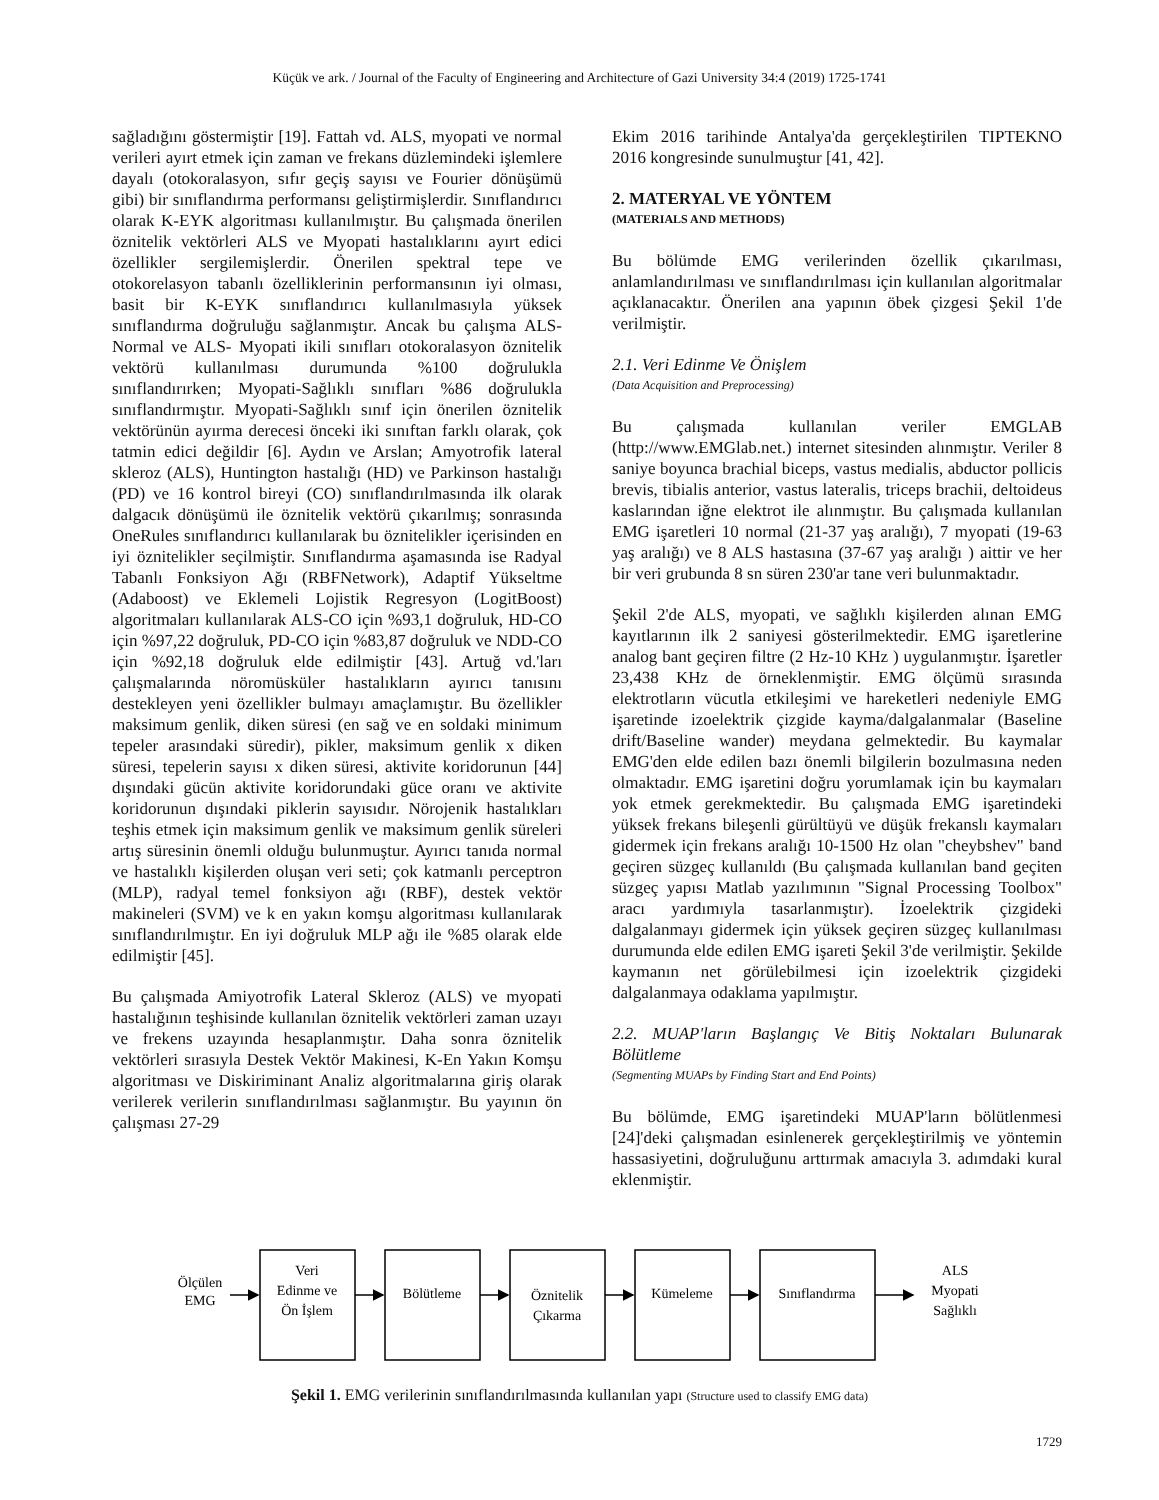Küçük ve ark. / Journal of the Faculty of Engineering and Architecture of Gazi University 34:4 (2019) 1725-1741
sağladığını göstermiştir [19]. Fattah vd. ALS, myopati ve normal verileri ayırt etmek için zaman ve frekans düzlemindeki işlemlere dayalı (otokoralasyon, sıfır geçiş sayısı ve Fourier dönüşümü gibi) bir sınıflandırma performansı geliştirmişlerdir. Sınıflandırıcı olarak K-EYK algoritması kullanılmıştır. Bu çalışmada önerilen öznitelik vektörleri ALS ve Myopati hastalıklarını ayırt edici özellikler sergilemişlerdir. Önerilen spektral tepe ve otokorelasyon tabanlı özelliklerinin performansının iyi olması, basit bir K-EYK sınıflandırıcı kullanılmasıyla yüksek sınıflandırma doğruluğu sağlanmıştır. Ancak bu çalışma ALS-Normal ve ALS- Myopati ikili sınıfları otokoralasyon öznitelik vektörü kullanılması durumunda %100 doğrulukla sınıflandırırken; Myopati-Sağlıklı sınıfları %86 doğrulukla sınıflandırmıştır. Myopati-Sağlıklı sınıf için önerilen öznitelik vektörünün ayırma derecesi önceki iki sınıftan farklı olarak, çok tatmin edici değildir [6]. Aydın ve Arslan; Amyotrofik lateral skleroz (ALS), Huntington hastalığı (HD) ve Parkinson hastalığı (PD) ve 16 kontrol bireyi (CO) sınıflandırılmasında ilk olarak dalgacık dönüşümü ile öznitelik vektörü çıkarılmış; sonrasında OneRules sınıflandırıcı kullanılarak bu öznitelikler içerisinden en iyi öznitelikler seçilmiştir. Sınıflandırma aşamasında ise Radyal Tabanlı Fonksiyon Ağı (RBFNetwork), Adaptif Yükseltme (Adaboost) ve Eklemeli Lojistik Regresyon (LogitBoost) algoritmaları kullanılarak ALS-CO için %93,1 doğruluk, HD-CO için %97,22 doğruluk, PD-CO için %83,87 doğruluk ve NDD-CO için %92,18 doğruluk elde edilmiştir [43]. Artuğ vd.'ları çalışmalarında nöromüsküler hastalıkların ayırıcı tanısını destekleyen yeni özellikler bulmayı amaçlamıştır. Bu özellikler maksimum genlik, diken süresi (en sağ ve en soldaki minimum tepeler arasındaki süredir), pikler, maksimum genlik x diken süresi, tepelerin sayısı x diken süresi, aktivite koridorunun [44] dışındaki gücün aktivite koridorundaki güce oranı ve aktivite koridorunun dışındaki piklerin sayısıdır. Nörojenik hastalıkları teşhis etmek için maksimum genlik ve maksimum genlik süreleri artış süresinin önemli olduğu bulunmuştur. Ayırıcı tanıda normal ve hastalıklı kişilerden oluşan veri seti; çok katmanlı perceptron (MLP), radyal temel fonksiyon ağı (RBF), destek vektör makineleri (SVM) ve k en yakın komşu algoritması kullanılarak sınıflandırılmıştır. En iyi doğruluk MLP ağı ile %85 olarak elde edilmiştir [45].
Bu çalışmada Amiyotrofik Lateral Skleroz (ALS) ve myopati hastalığının teşhisinde kullanılan öznitelik vektörleri zaman uzayı ve frekens uzayında hesaplanmıştır. Daha sonra öznitelik vektörleri sırasıyla Destek Vektör Makinesi, K-En Yakın Komşu algoritması ve Diskiriminant Analiz algoritmalarına giriş olarak verilerek verilerin sınıflandırılması sağlanmıştır. Bu yayının ön çalışması 27-29
Ekim 2016 tarihinde Antalya'da gerçekleştirilen TIPTEKNO 2016 kongresinde sunulmuştur [41, 42].
2. MATERYAL VE YÖNTEM
(MATERIALS AND METHODS)
Bu bölümde EMG verilerinden özellik çıkarılması, anlamlandırılması ve sınıflandırılması için kullanılan algoritmalar açıklanacaktır. Önerilen ana yapının öbek çizgesi Şekil 1'de verilmiştir.
2.1. Veri Edinme Ve Önişlem
(Data Acquisition and Preprocessing)
Bu çalışmada kullanılan veriler EMGLAB (http://www.EMGlab.net.) internet sitesinden alınmıştır. Veriler 8 saniye boyunca brachial biceps, vastus medialis, abductor pollicis brevis, tibialis anterior, vastus lateralis, triceps brachii, deltoideus kaslarından iğne elektrot ile alınmıştır. Bu çalışmada kullanılan EMG işaretleri 10 normal (21-37 yaş aralığı), 7 myopati (19-63 yaş aralığı) ve 8 ALS hastasına (37-67 yaş aralığı ) aittir ve her bir veri grubunda 8 sn süren 230'ar tane veri bulunmaktadır.
Şekil 2'de ALS, myopati, ve sağlıklı kişilerden alınan EMG kayıtlarının ilk 2 saniyesi gösterilmektedir. EMG işaretlerine analog bant geçiren filtre (2 Hz-10 KHz ) uygulanmıştır. İşaretler 23,438 KHz de örneklenmiştir. EMG ölçümü sırasında elektrotların vücutla etkileşimi ve hareketleri nedeniyle EMG işaretinde izoelektrik çizgide kayma/dalgalanmalar (Baseline drift/Baseline wander) meydana gelmektedir. Bu kaymalar EMG'den elde edilen bazı önemli bilgilerin bozulmasına neden olmaktadır. EMG işaretini doğru yorumlamak için bu kaymaları yok etmek gerekmektedir. Bu çalışmada EMG işaretindeki yüksek frekans bileşenli gürültüyü ve düşük frekanslı kaymaları gidermek için frekans aralığı 10-1500 Hz olan "cheybshev" band geçiren süzgeç kullanıldı (Bu çalışmada kullanılan band geçiten süzgeç yapısı Matlab yazılımının "Signal Processing Toolbox" aracı yardımıyla tasarlanmıştır). İzoelektrik çizgideki dalgalanmayı gidermek için yüksek geçiren süzgeç kullanılması durumunda elde edilen EMG işareti Şekil 3'de verilmiştir. Şekilde kaymanın net görülebilmesi için izoelektrik çizgideki dalgalanmaya odaklama yapılmıştır.
2.2. MUAP'ların Başlangıç Ve Bitiş Noktaları Bulunarak Bölütleme
(Segmenting MUAPs by Finding Start and End Points)
Bu bölümde, EMG işaretindeki MUAP'ların bölütlenmesi [24]'deki çalışmadan esinlenerek gerçekleştirilmiş ve yöntemin hassasiyetini, doğruluğunu arttırmak amacıyla 3. adımdaki kural eklenmiştir.
Ölçülen
EMG
Veri
Edinme ve
Ön İşlem
Bölütleme
Öznitelik
Çıkarma
Kümeleme
Sınıflandırma
ALS
Myopati
Sağlıklı
Şekil 1. EMG verilerinin sınıflandırılmasında kullanılan yapı (Structure used to classify EMG data)
1729